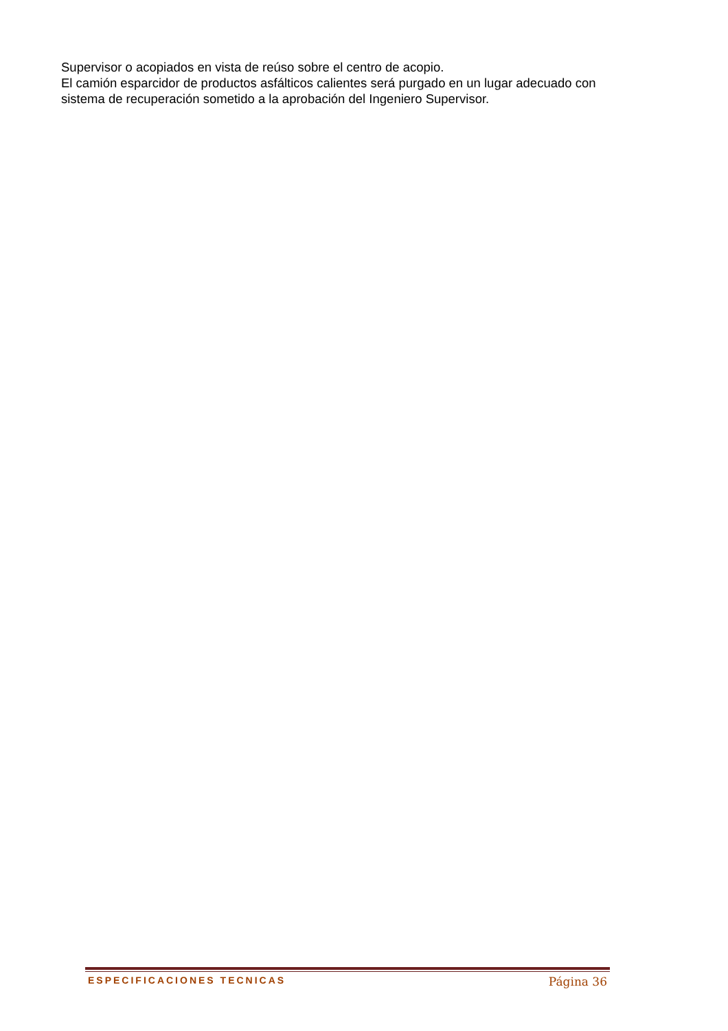Supervisor o acopiados en vista de reúso sobre el centro de acopio.
El camión esparcidor de productos asfálticos calientes será purgado en un lugar adecuado con sistema de recuperación sometido a la aprobación del Ingeniero Supervisor.
ESPECIFICACIONES TECNICAS Página 36